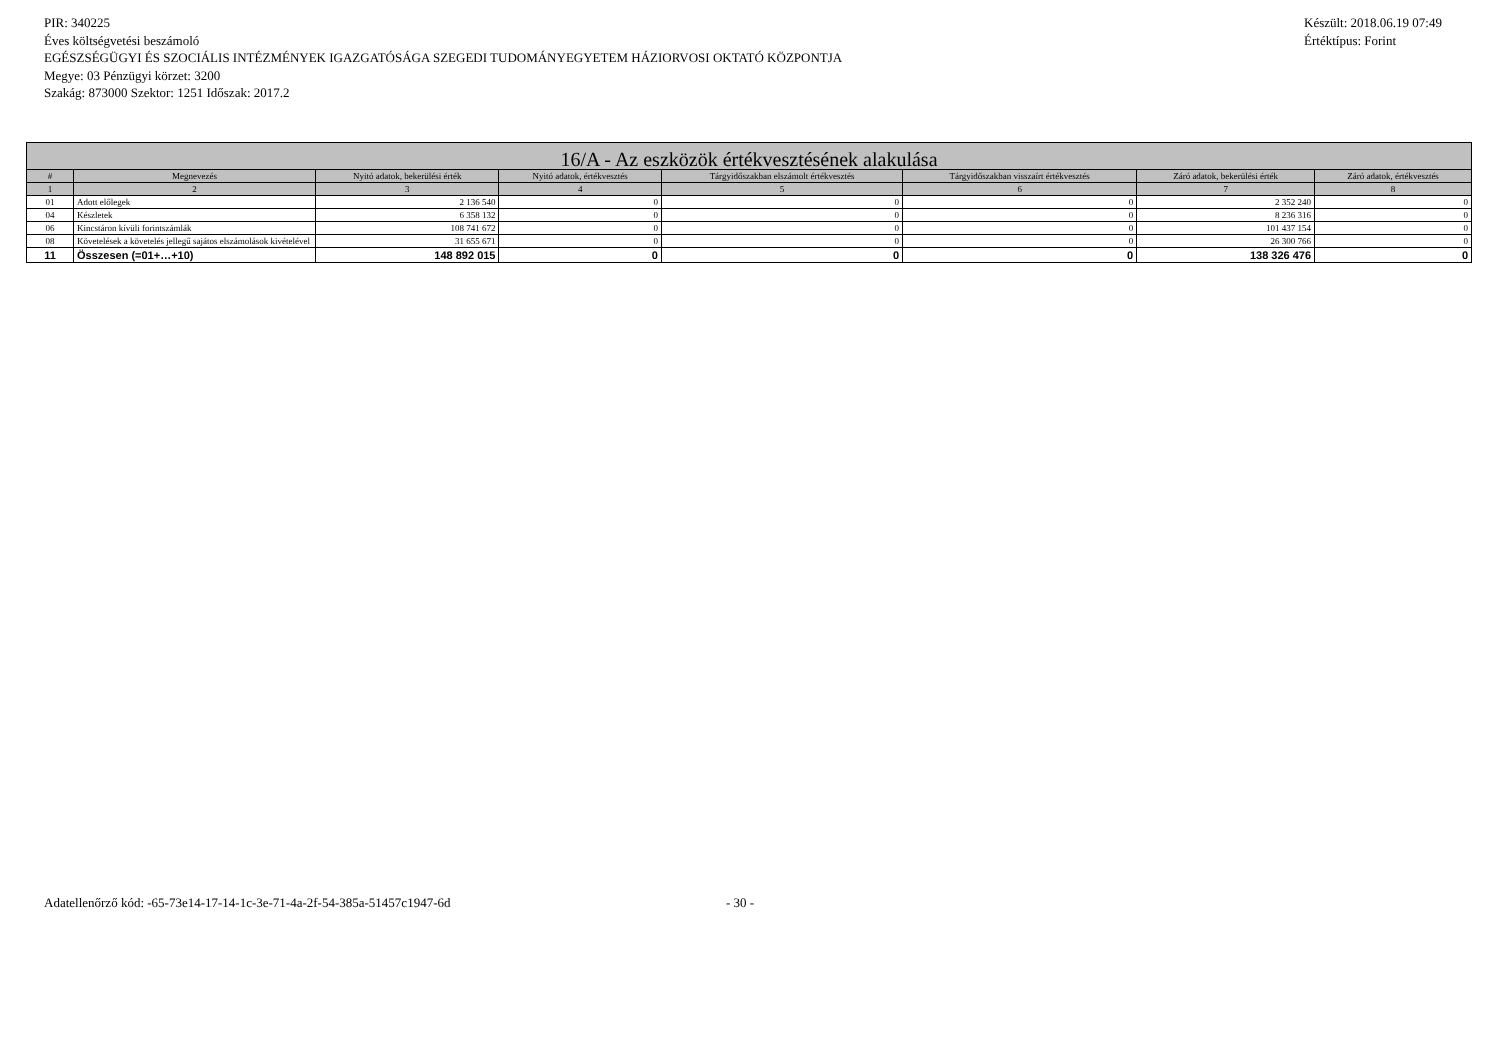PIR: 340225 Készült: 2018.06.19 07:49
Éves költségvetési beszámoló Értéktípus: Forint
EGÉSZSÉGÜGYI ÉS SZOCIÁLIS INTÉZMÉNYEK IGAZGATÓSÁGA SZEGEDI TUDOMÁNYEGYETEM HÁZIORVOSI OKTATÓ KÖZPONTJA
Megye: 03 Pénzügyi körzet: 3200
Szakág: 873000 Szektor: 1251 Időszak: 2017.2
| 16/A - Az eszközök értékvesztésének alakulása | | | | | | | |
| --- | --- | --- | --- | --- | --- | --- | --- |
| # | Megnevezés | Nyitó adatok, bekerülési érték | Nyitó adatok, értékvesztés | Tárgyidőszakban elszámolt értékvesztés | Tárgyidőszakban visszaírt értékvesztés | Záró adatok, bekerülési érték | Záró adatok, értékvesztés |
| 1 | 2 | 3 | 4 | 5 | 6 | 7 | 8 |
| 01 | Adott előlegek | 2 136 540 | 0 | 0 | 0 | 2 352 240 | 0 |
| 04 | Készletek | 6 358 132 | 0 | 0 | 0 | 8 236 316 | 0 |
| 06 | Kincstáron kívüli forintszámlák | 108 741 672 | 0 | 0 | 0 | 101 437 154 | 0 |
| 08 | Követelések a követelés jellegű sajátos elszámolások kivételével | 31 655 671 | 0 | 0 | 0 | 26 300 766 | 0 |
| 11 | Összesen (=01+…+10) | 148 892 015 | 0 | 0 | 0 | 138 326 476 | 0 |
Adatellenőrző kód: -65-73e14-17-14-1c-3e-71-4a-2f-54-385a-51457c1947-6d - 30 -